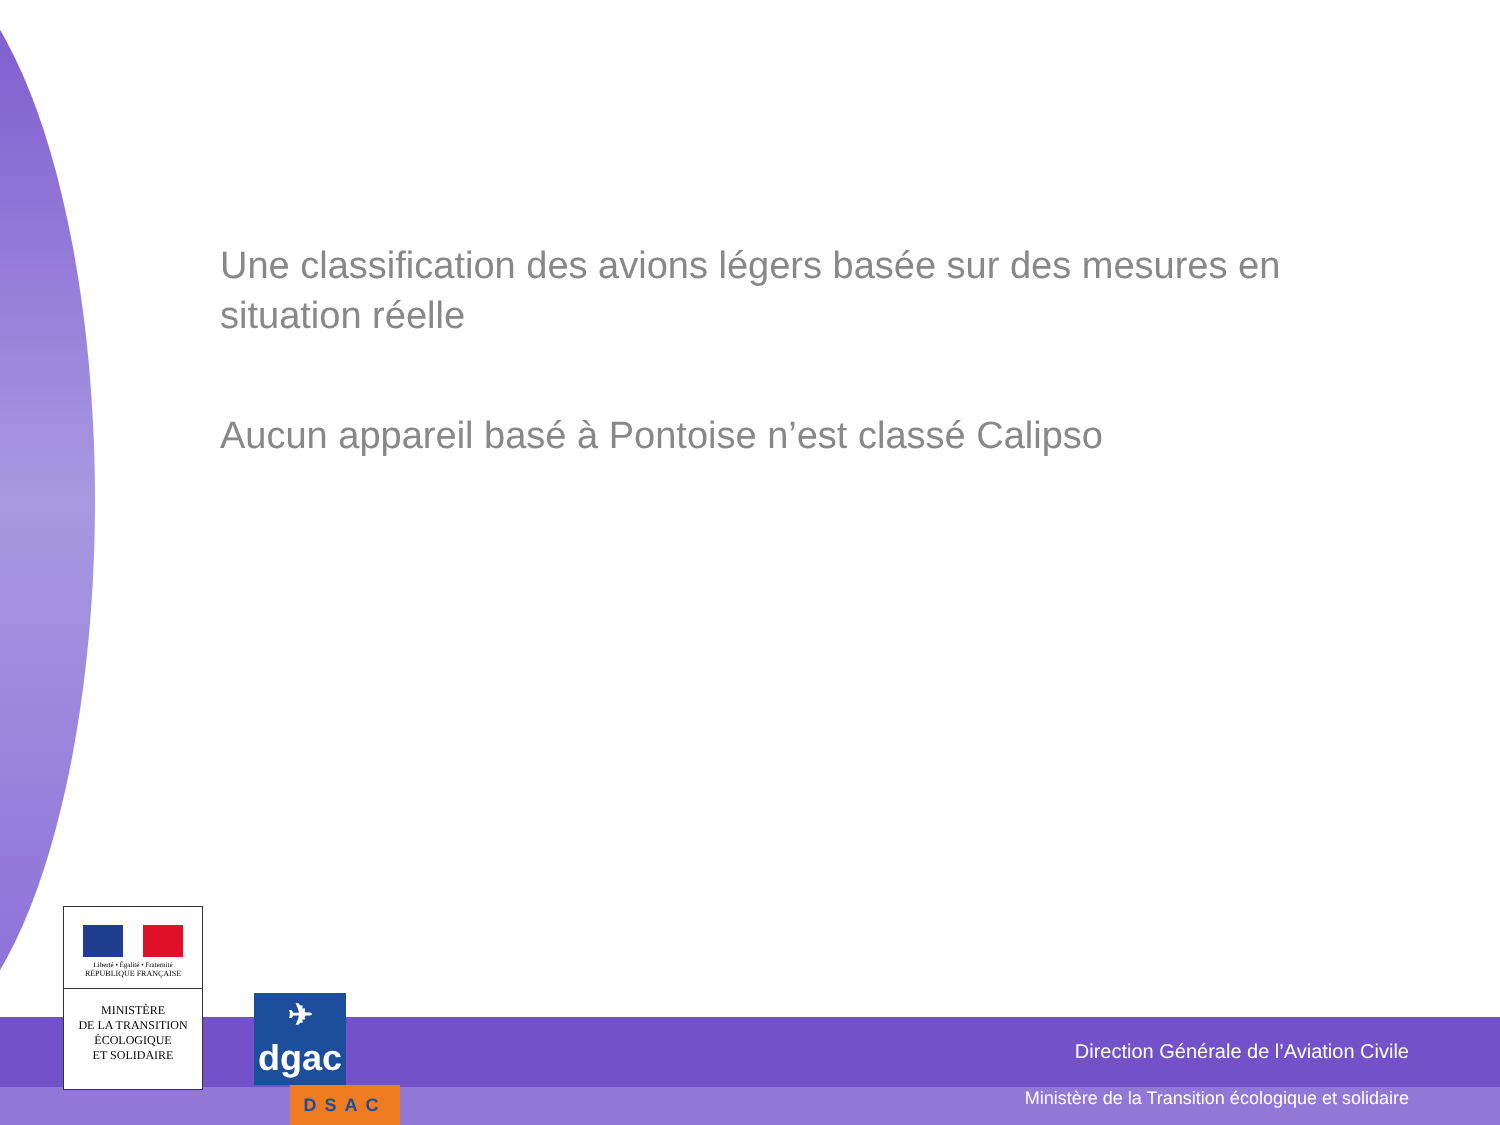Une classification des avions légers basée sur des mesures en situation réelle
Aucun appareil basé à Pontoise n’est classé Calipso
Liberté • Égalité • Fraternité
RÉPUBLIQUE FRANÇAISE
MINISTÈRE
DE LA TRANSITION
ÉCOLOGIQUE
ET SOLIDAIRE
✈
dgac
DSAC
Direction Générale de l’Aviation Civile
Ministère de la Transition écologique et solidaire